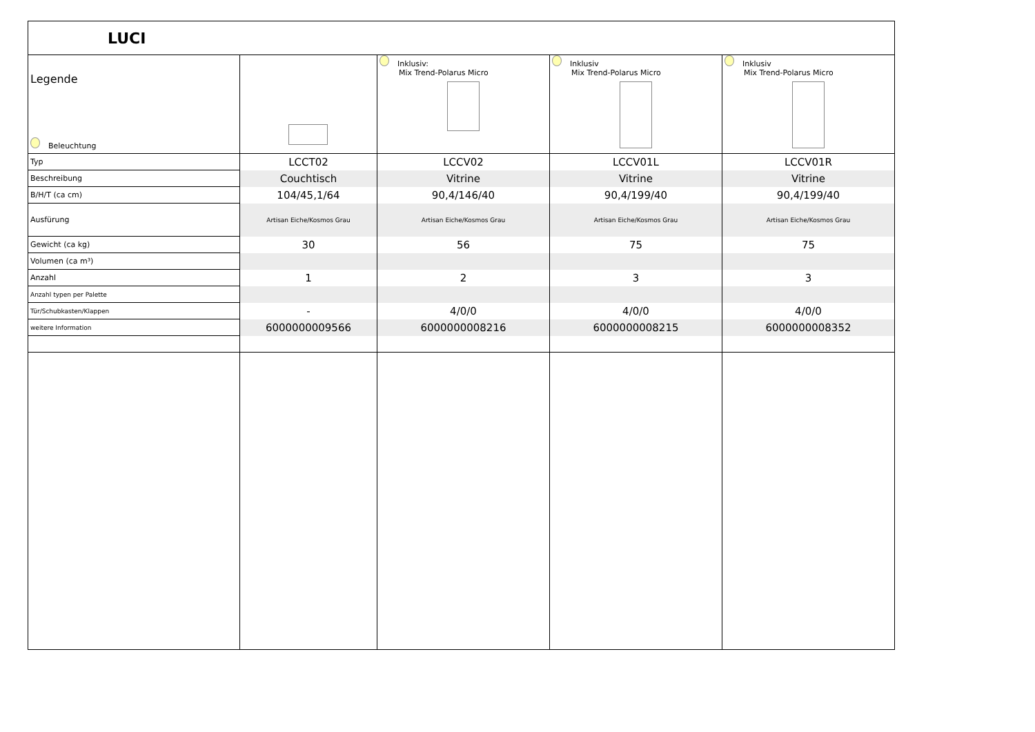| LUCI | | | | |
| --- | --- | --- | --- | --- |
| Legende Beleuchtung | | Inklusiv: Mix Trend-Polarus Micro | Inklusiv Mix Trend-Polarus Micro | Inklusiv Mix Trend-Polarus Micro |
| Typ | LCCT02 | LCCV02 | LCCV01L | LCCV01R |
| Beschreibung | Couchtisch | Vitrine | Vitrine | Vitrine |
| B/H/T (ca cm) | 104/45,1/64 | 90,4/146/40 | 90,4/199/40 | 90,4/199/40 |
| Ausfürung | Artisan Eiche/Kosmos Grau | Artisan Eiche/Kosmos Grau | Artisan Eiche/Kosmos Grau | Artisan Eiche/Kosmos Grau |
| Gewicht (ca kg) | 30 | 56 | 75 | 75 |
| Volumen (ca m³) | | | | |
| Anzahl | 1 | 2 | 3 | 3 |
| Anzahl typen per Palette | | | | |
| Tür/Schubkasten/Klappen | - | 4/0/0 | 4/0/0 | 4/0/0 |
| weitere Information | 6000000009566 | 6000000008216 | 6000000008215 | 6000000008352 |